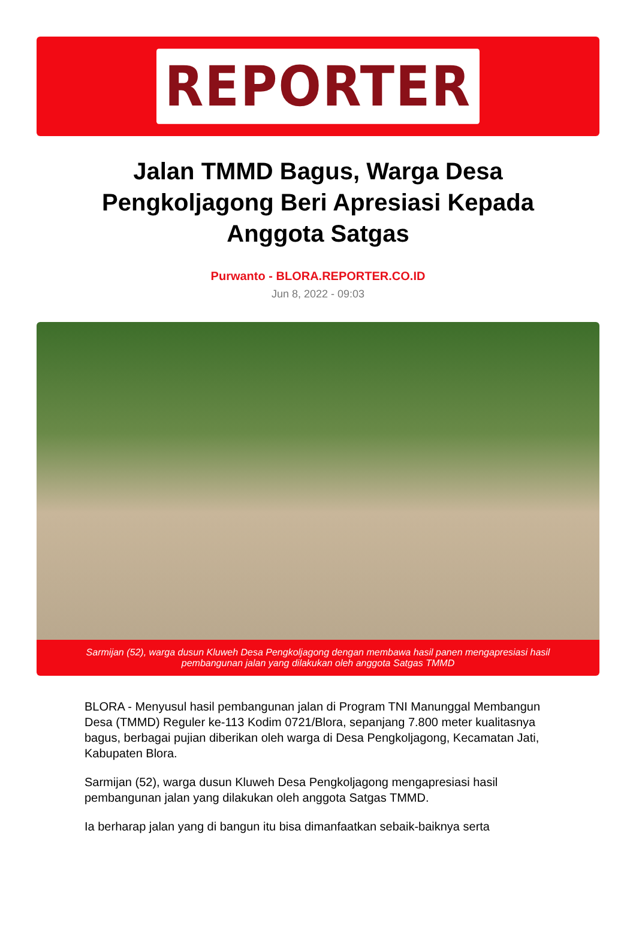REPORTER
Jalan TMMD Bagus, Warga Desa Pengkoljagong Beri Apresiasi Kepada Anggota Satgas
Purwanto - BLORA.REPORTER.CO.ID
Jun 8, 2022 - 09:03
Sarmijan (52), warga dusun Kluweh Desa Pengkoljagong dengan membawa hasil panen mengapresiasi hasil pembangunan jalan yang dilakukan oleh anggota Satgas TMMD
BLORA - Menyusul hasil pembangunan jalan di Program TNI Manunggal Membangun Desa (TMMD) Reguler ke-113 Kodim 0721/Blora, sepanjang 7.800 meter kualitasnya bagus, berbagai pujian diberikan oleh warga di Desa Pengkoljagong, Kecamatan Jati, Kabupaten Blora.
Sarmijan (52), warga dusun Kluweh Desa Pengkoljagong mengapresiasi hasil pembangunan jalan yang dilakukan oleh anggota Satgas TMMD.
Ia berharap jalan yang di bangun itu bisa dimanfaatkan sebaik-baiknya serta